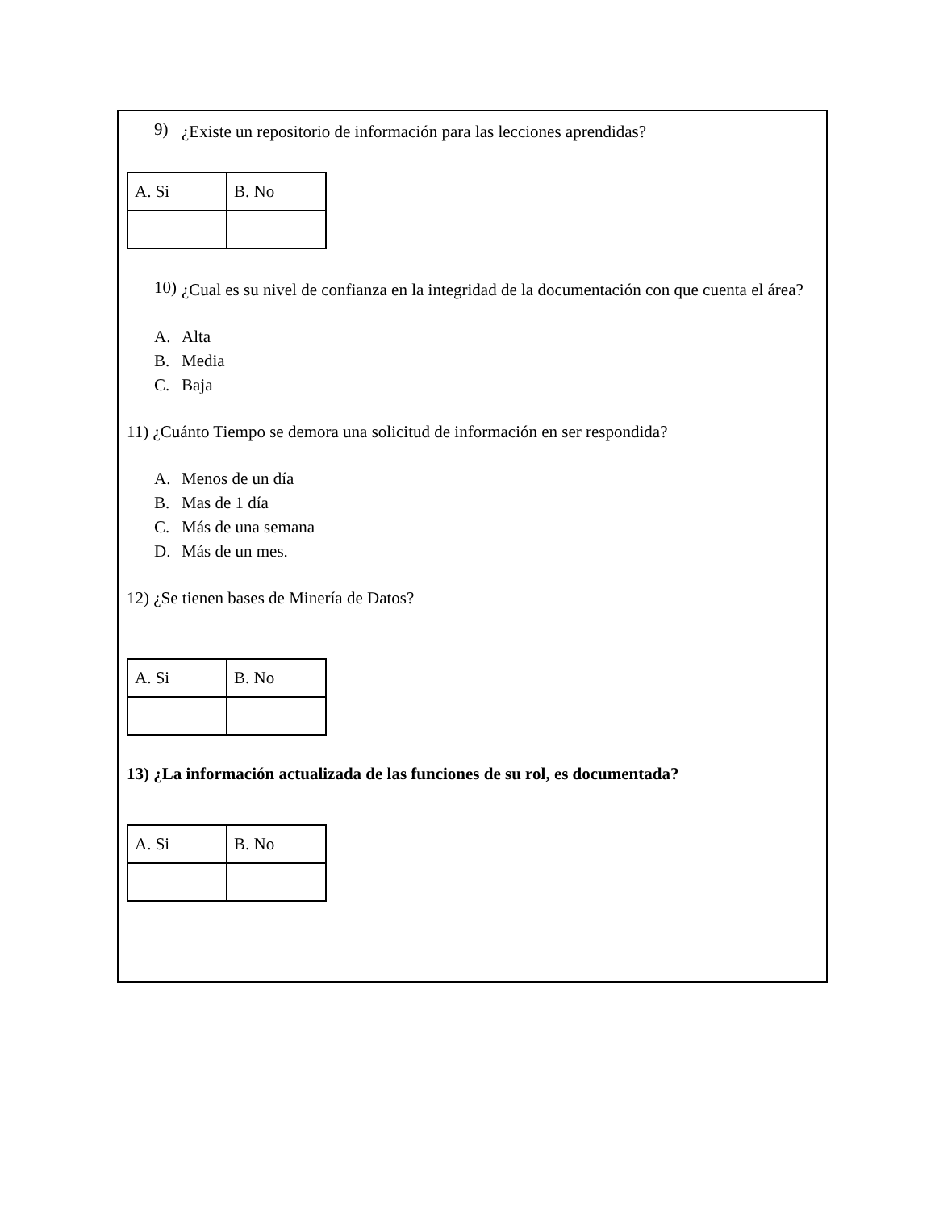9)
¿Existe un repositorio de información para las lecciones aprendidas?
| A. Si | B. No |
10)
¿Cual es su nivel de confianza en la integridad de la documentación con que cuenta el área?
A. Alta
B. Media
C. Baja
11) ¿Cuánto Tiempo se demora una solicitud de información en ser respondida?
A. Menos de un día
B. Mas de 1 día
C. Más de una semana
D. Más de un mes.
12) ¿Se tienen bases de Minería de Datos?
| A. Si | B. No |
13) ¿La información actualizada de las funciones de su rol, es documentada?
| A. Si | B. No |